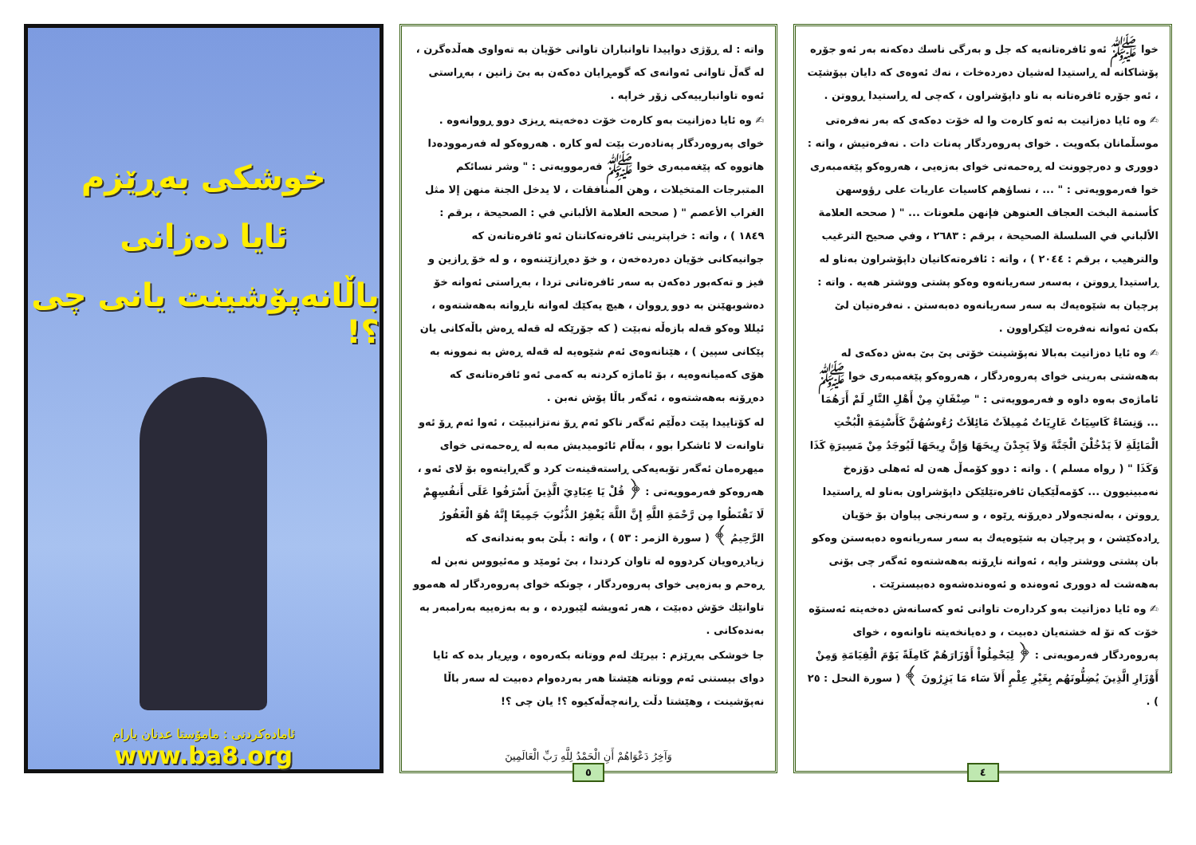خوا ﷺ ئەو ئافرەتانەیە کە جل و بەرگی ناسك دەکەنە بەر ئەو جۆرە پۆشاکانە لە ڕاستیدا لەشیان دەردەخات ، نەك ئەوەی کە دایان بپۆشێت ، ئەو جۆرە ئافرەتانە بە ناو داپۆشراون ، کەچی لە ڕاستیدا ڕووتن .
✍ وە ئایا دەزانیت بە ئەو کارەت وا لە خۆت دەکەی کە بەر نەفرەتی موسڵمانان بکەویت . خوای پەروەردگار پەنات دات . نەفرەتیش ، واتە : دووری و دەرچوونت لە ڕەحمەتی خوای بەزەیی ، هەروەکو پێغەمبەری خوا فەرموویەتی : " ... ، نساؤهم كاسيات عاريات على رؤوسهن كأسنمة البخت العجاف العنوهن فإنهن ملعونات ... " ( صححه العلامة الألباني في السلسلة الصحيحة ، برقم : ٢٦٨٣ ، وفي صحيح الترغيب والترهيب ، برقم : ٢٠٤٤ ) ، واتە : ئافرەتەکانیان داپۆشراون بەناو لە ڕاستیدا ڕووتن ، بەسەر سەریانەوە وەکو پشتی ووشتر هەیە . واتە : پرچیان بە شێوەیەك بە سەر سەریانەوە دەبەستن . نەفرەتیان لێ بکەن ئەوانە نەفرەت لێکراوون .
✍ وە ئایا دەزانیت بەبالا نەپۆشینت خۆتی پێ بێ بەش دەکەی لە بەهەشتی بەرینی خوای پەروەردگار ، هەروەکو پێغەمبەری خوا ﷺ ئاماژەی بەوە داوە و فەرموویەتی : " صِنْفَانِ مِنْ أَهْلِ النَّارِ لَمْ أَرَهُمَا ... وَنِسَاءٌ كَاسِيَاتٌ عَارِيَاتٌ مُمِيلاَتٌ مَائِلاَتٌ رُءُوسُهُنَّ كَأَسْنِمَةِ الْبُخْتِ الْمَائِلَةِ لاَ يَدْخُلْنَ الْجَنَّةَ وَلاَ يَجِدْنَ رِيحَهَا وَإِنَّ رِيحَهَا لَيُوجَدُ مِنْ مَسِيرَةِ كَذَا وَكَذَا " ( رواه مسلم ) . واتە : دوو کۆمەڵ هەن لە ئەهلی دۆزەخ نەمبینیوون ... کۆمەڵێکیان ئافرەتێلێکن داپۆشراون بەناو لە ڕاستیدا ڕووتن ، بەلەنجەولار دەڕۆنە ڕێوە ، و سەرنجی پیاوان بۆ خۆیان ڕادەکێشن ، و پرچیان بە شێوەیەك بە سەر سەریانەوە دەبەستن وەکو بان پشتی ووشتر وایە ، ئەوانە ناڕۆنە بەهەشتەوە ئەگەر چی بۆنی بەهەشت لە دووری ئەوەندە و ئەوەندەشەوە دەبیسترێت .
✍ وە ئایا دەزانیت بەو کردارەت تاوانی ئەو کەسانەش دەخەیتە ئەستۆە خۆت کە تۆ لە خشتەیان دەبیت ، و دەیانخەیتە تاوانەوە ، خوای پەروەردگار فەرمویەتی : ﴿ لِيَحْمِلُواْ أَوْزَارَهُمْ كَامِلَةً يَوْمَ الْقِيَامَةِ وَمِنْ أَوْزَارِ الَّذِينَ يُضِلُّونَهُم بِغَيْرِ عِلْمٍ أَلاَ سَاء مَا يَزِرُونَ ﴾ ( سورة النحل : ٢٥ ) .
٤
واتە : لە ڕۆژی دواییدا تاوانباران تاوانی خۆیان بە تەواوی هەڵدەگرن ، لە گەڵ تاوانی ئەوانەی کە گومڕایان دەکەن بە بێ زانین ، بەڕاستی ئەوە تاوانبارییەکی زۆر خراپە .
✍ وە ئایا دەزانیت بەو کارەت خۆت دەخەیتە ڕیزی دوو ڕووانەوە . خوای پەروەردگار پەنادەرت بێت لەو کارە . هەروەکو لە فەرموودەدا هاتووە کە پێغەمبەری خوا ﷺ فەرموویەتی : " وشر نسائكم المتبرجات المتخيلات ، وهن المنافقات ، لا يدخل الجنة منهن إلا مثل الغراب الأعصم " ( صححه العلامة الألباني في : الصحيحة ، برقم : ١٨٤٩ ) ، واتە : خراپترینی ئافرەتەکانتان ئەو ئافرەتانەن کە جوانیەکانی خۆیان دەردەخەن ، و خۆ دەڕازێننەوە ، و لە خۆ ڕازین و فیز و تەکەبور دەکەن بە سەر ئافرەتانی تردا ، بەڕاستی ئەوانە خۆ دەشوبهێنن بە دوو ڕووان ، هیچ یەکێك لەوانە ناڕواتە بەهەشتەوە ، ئیللا وەکو قەلە بازەڵە نەبێت ( کە جۆرێکە لە قەلە ڕەش باڵەکانی یان پێکانی سپین ) ، هێنانەوەی ئەم شێوەیە لە قەلە ڕەش بە نموونە بە هۆی کەمیانەوەیە ، بۆ ئاماژە کردنە بە کەمی ئەو ئافرەتانەی کە دەڕۆنە بەهەشتەوە ، ئەگەر باڵا پۆش نەبن .
لە کۆتاییدا پێت دەڵێم ئەگەر تاکو ئەم ڕۆ نەتزانیبێت ، ئەوا ئەم ڕۆ ئەو تاوانەت لا ئاشکرا بوو ، بەڵام ئائومیدیش مەبە لە ڕەحمەتی خوای میهرەمان ئەگەر تۆبەیەکی ڕاستەقینەت کرد و گەڕایتەوە بۆ لای ئەو ، هەروەکو فەرموویەتی : ﴿ قُلْ يَا عِبَادِيَ الَّذِينَ أَسْرَفُوا عَلَى أَنفُسِهِمْ لَا تَقْنَطُوا مِن رَّحْمَةِ اللَّهِ إِنَّ اللَّهَ يَغْفِرُ الذُّنُوبَ جَمِيعًا إِنَّهُ هُوَ الْغَفُورُ الرَّحِيمُ ﴾ ( سورة الزمر : ٥٣ ) ، واتە : بڵێ بەو بەندانەی کە زیادڕەویان کردووە لە تاوان کردندا ، بێ ئومێد و مەئیووس نەبن لە ڕەحم و بەزەیی خوای پەروەردگار ، چونکە خوای پەروەردگار لە هەموو تاوانێك خۆش دەبێت ، هەر ئەویشە لێبوردە ، و بە بەزەییە بەرامبەر بە بەندەکانی .
جا خوشکی بەڕێزم : بیرێك لەم ووتانە بکەرەوە ، وبڕیار بدە کە ئایا دوای بیستنی ئەم ووتانە هێشتا هەر بەردەوام دەبیت لە سەر باڵا نەپۆشینت ، وهێشتا دڵت ڕانەچەڵەکیوە ؟! یان چی ؟!
وَآخِرُ دَعْوَاهُمْ أَنِ الْحَمْدُ لِلَّهِ رَبِّ الْعَالَمِينَ
٥
خوشکی بەڕێزم
ئایا دەزانی
باڵانەپۆشینت یانی چی ؟!
ئامادەکردنی : مامۆستا عدنان بارام
www.ba8.org